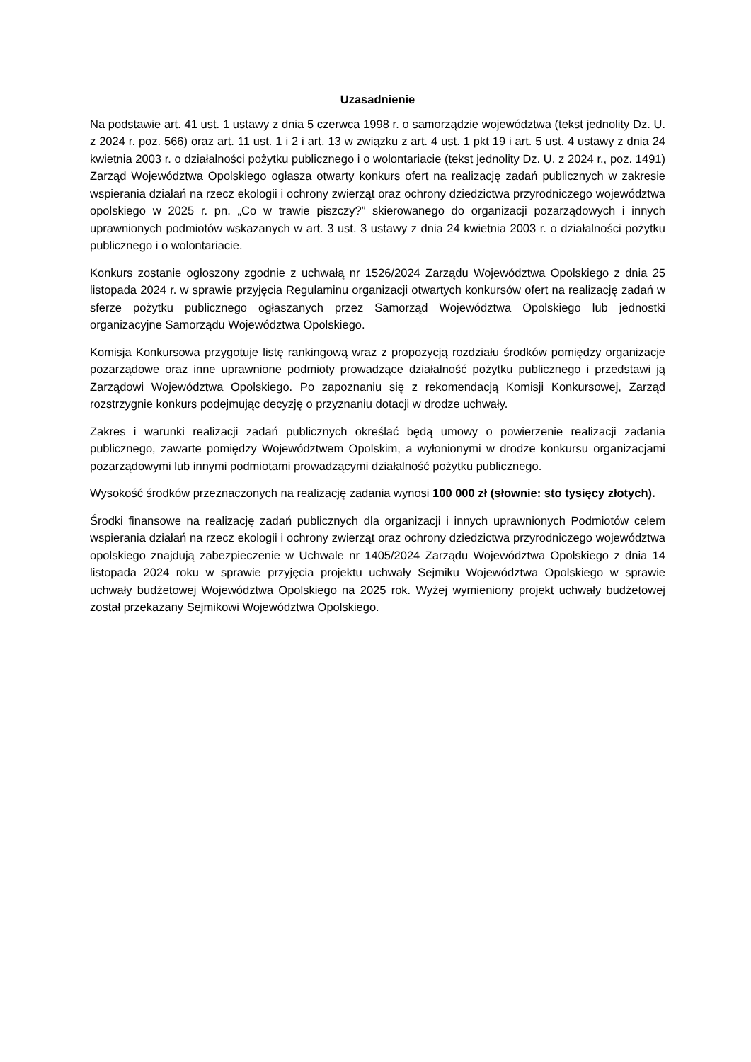Uzasadnienie
Na podstawie art. 41 ust. 1 ustawy z dnia 5 czerwca 1998 r. o samorządzie województwa (tekst jednolity Dz. U. z 2024 r. poz. 566) oraz art. 11 ust. 1 i 2 i art. 13 w związku z art. 4 ust. 1 pkt 19 i art. 5 ust. 4 ustawy z dnia 24 kwietnia 2003 r. o działalności pożytku publicznego i o wolontariacie (tekst jednolity Dz. U. z 2024 r., poz. 1491) Zarząd Województwa Opolskiego ogłasza otwarty konkurs ofert na realizację zadań publicznych w zakresie wspierania działań na rzecz ekologii i ochrony zwierząt oraz ochrony dziedzictwa przyrodniczego województwa opolskiego w 2025 r. pn. „Co w trawie piszczy?” skierowanego do organizacji pozarządowych i innych uprawnionych podmiotów wskazanych w art. 3 ust. 3 ustawy z dnia 24 kwietnia 2003 r. o działalności pożytku publicznego i o wolontariacie.
Konkurs zostanie ogłoszony zgodnie z uchwałą nr 1526/2024 Zarządu Województwa Opolskiego z dnia 25 listopada 2024 r. w sprawie przyjęcia Regulaminu organizacji otwartych konkursów ofert na realizację zadań w sferze pożytku publicznego ogłaszanych przez Samorząd Województwa Opolskiego lub jednostki organizacyjne Samorządu Województwa Opolskiego.
Komisja Konkursowa przygotuje listę rankingową wraz z propozycją rozdziału środków pomiędzy organizacje pozarządowe oraz inne uprawnione podmioty prowadzące działalność pożytku publicznego i przedstawi ją Zarządowi Województwa Opolskiego. Po zapoznaniu się z rekomendacją Komisji Konkursowej, Zarząd rozstrzygnie konkurs podejmując decyzję o przyznaniu dotacji w drodze uchwały.
Zakres i warunki realizacji zadań publicznych określać będą umowy o powierzenie realizacji zadania publicznego, zawarte pomiędzy Województwem Opolskim, a wyłonionymi w drodze konkursu organizacjami pozarządowymi lub innymi podmiotami prowadzącymi działalność pożytku publicznego.
Wysokość środków przeznaczonych na realizację zadania wynosi 100 000 zł (słownie: sto tysięcy złotych).
Środki finansowe na realizację zadań publicznych dla organizacji i innych uprawnionych Podmiotów celem wspierania działań na rzecz ekologii i ochrony zwierząt oraz ochrony dziedzictwa przyrodniczego województwa opolskiego znajdują zabezpieczenie w Uchwale nr 1405/2024 Zarządu Województwa Opolskiego z dnia 14 listopada 2024 roku w sprawie przyjęcia projektu uchwały Sejmiku Województwa Opolskiego w sprawie uchwały budżetowej Województwa Opolskiego na 2025 rok. Wyżej wymieniony projekt uchwały budżetowej został przekazany Sejmikowi Województwa Opolskiego.